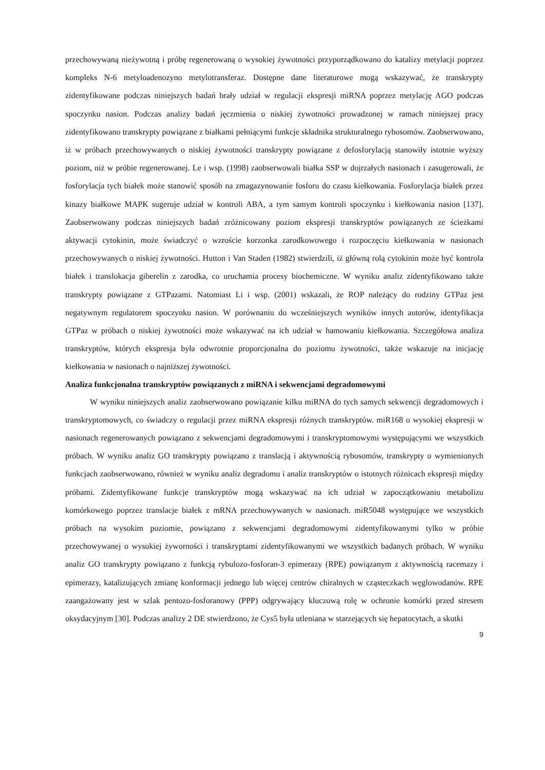przechowywaną nieżywotną i próbę regenerowaną o wysokiej żywotności przyporządkowano do katalizy metylacji poprzez kompleks N-6 metyloadenozyno metylotransferaz. Dostępne dane literaturowe mogą wskazywać, że transkrypty zidentyfikowane podczas niniejszych badań brały udział w regulacji ekspresji miRNA poprzez metylację AGO podczas spoczynku nasion. Podczas analizy badań jęczmienia o niskiej żywotności prowadzonej w ramach niniejszej pracy zidentyfikowano transkrypty powiązane z białkami pełniącymi funkcje składnika strukturalnego rybosomów. Zaobserwowano, iż w próbach przechowywanych o niskiej żywotności transkrypty powiązane z defosforylacją stanowiły istotnie wyższy poziom, niż w próbie regenerowanej. Le i wsp. (1998) zaobserwowali białka SSP w dojrzałych nasionach i zasugerowali, że fosforylacja tych białek może stanowić sposób na zmagazynowanie fosforu do czasu kiełkowania. Fosforylacja białek przez kinazy białkowe MAPK sugeruje udział w kontroli ABA, a tym samym kontroli spoczynku i kiełkowania nasion [137]. Zaobserwowany podczas niniejszych badań zróżnicowany poziom ekspresji transkryptów powiązanych ze ścieżkami aktywacji cytokinin, może świadczyć o wzroście korzonka zarodkowowego i rozpoczęciu kiełkowania w nasionach przechowywanych o niskiej żywotności. Hutton i Van Staden (1982) stwierdzili, iż główną rolą cytokinin może być kontrola białek i translokacja giberelin z zarodka, co uruchamia procesy biochemiczne. W wyniku analiz zidentyfikowano także transkrypty powiązane z GTPazami. Natomiast Li i wsp. (2001) wskazali, że ROP należący do rodziny GTPaz jest negatywnym regulatorem spoczynku nasion. W porównaniu do wcześniejszych wyników innych autorów, identyfikacja GTPaz w próbach o niskiej żywotności może wskazywać na ich udział w hamowaniu kiełkowania. Szczegółowa analiza transkryptów, których ekspresja była odwrotnie proporcjonalna do poziomu żywotności, także wskazuje na inicjację kiełkowania w nasionach o najniższej żywotności.
Analiza funkcjonalna transkryptów powiązanych z miRNA i sekwencjami degradomowymi
W wyniku niniejszych analiz zaobserwowano powiązanie kilku miRNA do tych samych sekwencji degradomowych i transkryptomowych, co świadczy o regulacji przez miRNA ekspresji różnych transkryptów. miR168 o wysokiej ekspresji w nasionach regenerowanych powiązano z sekwencjami degradomowymi i transkryptomowymi występującymi we wszystkich próbach. W wyniku analiz GO transkrypty powiązano z translacją i aktywnością rybosomów, transkrypty o wymienionych funkcjach zaobserwowano, również w wyniku analiz degradomu i analiz transkryptów o istotnych różnicach ekspresji między próbami. Zidentyfikowane funkcje transkryptów mogą wskazywać na ich udział w zapoczątkowaniu metabolizu komórkowego poprzez translacje białek z mRNA przechowywanych w nasionach. miR5048 występujące we wszystkich próbach na wysokim poziomie, powiązano z sekwencjami degradomowymi zidentyfikowanymi tylko w próbie przechowywanej o wysokiej żyworności i transkryptami zidentyfikowanymi we wszystkich badanych próbach. W wyniku analiz GO transkrypty powiązano z funkcją rybulozo-fosforan-3 epimerazy (RPE) powiązanym z aktywnością racemazy i epimerazy, katalizujących zmianę konformacji jednego lub więcej centrów chiralnych w cząsteczkach węglowodanów. RPE zaangażowany jest w szlak pentozo-fosforanowy (PPP) odgrywający kluczową rolę w ochronie komórki przed stresem oksydacyjnym [30]. Podczas analizy 2 DE stwierdzono, że Cys5 była utleniana w starzejących się hepatocytach, a skutki
9